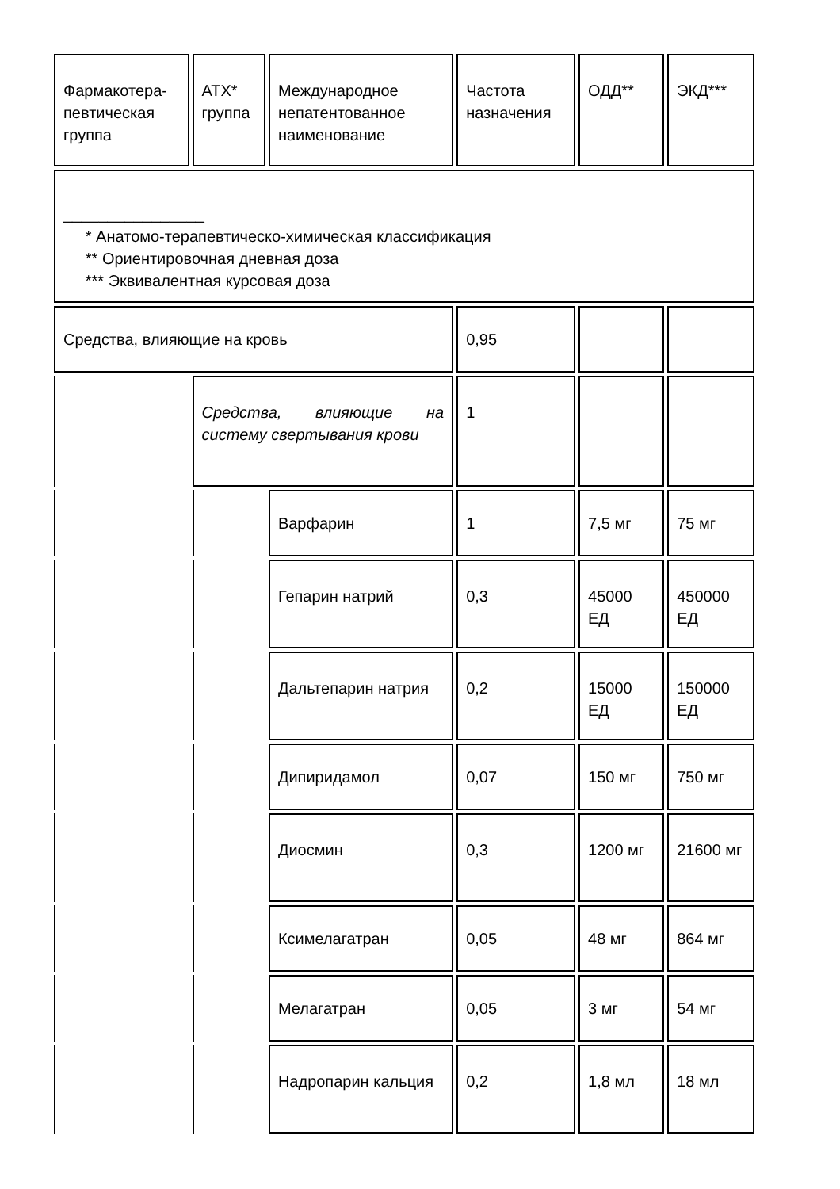| Фармакотера- певтическая группа | АТХ* группа | Международное непатентованное наименование | Частота назначения | ОДД** | ЭКД*** |
| ________________ * Анатомо-терапевтическо-химическая классификация ** Ориентировочная дневная доза *** Эквивалентная курсовая доза | | | | | |
| Средства, влияющие на кровь | | | 0,95 | | |
| | Средства, влияющие на систему свертывания крови | | 1 | | |
| | | Варфарин | 1 | 7,5 мг | 75 мг |
| | | Гепарин натрий | 0,3 | 45000 ЕД | 450000 ЕД |
| | | Дальтепарин натрия | 0,2 | 15000 ЕД | 150000 ЕД |
| | | Дипиридамол | 0,07 | 150 мг | 750 мг |
| | | Диосмин | 0,3 | 1200 мг | 21600 мг |
| | | Ксимелагатран | 0,05 | 48 мг | 864 мг |
| | | Мелагатран | 0,05 | 3 мг | 54 мг |
| | | Надропарин кальция | 0,2 | 1,8 мл | 18 мл |